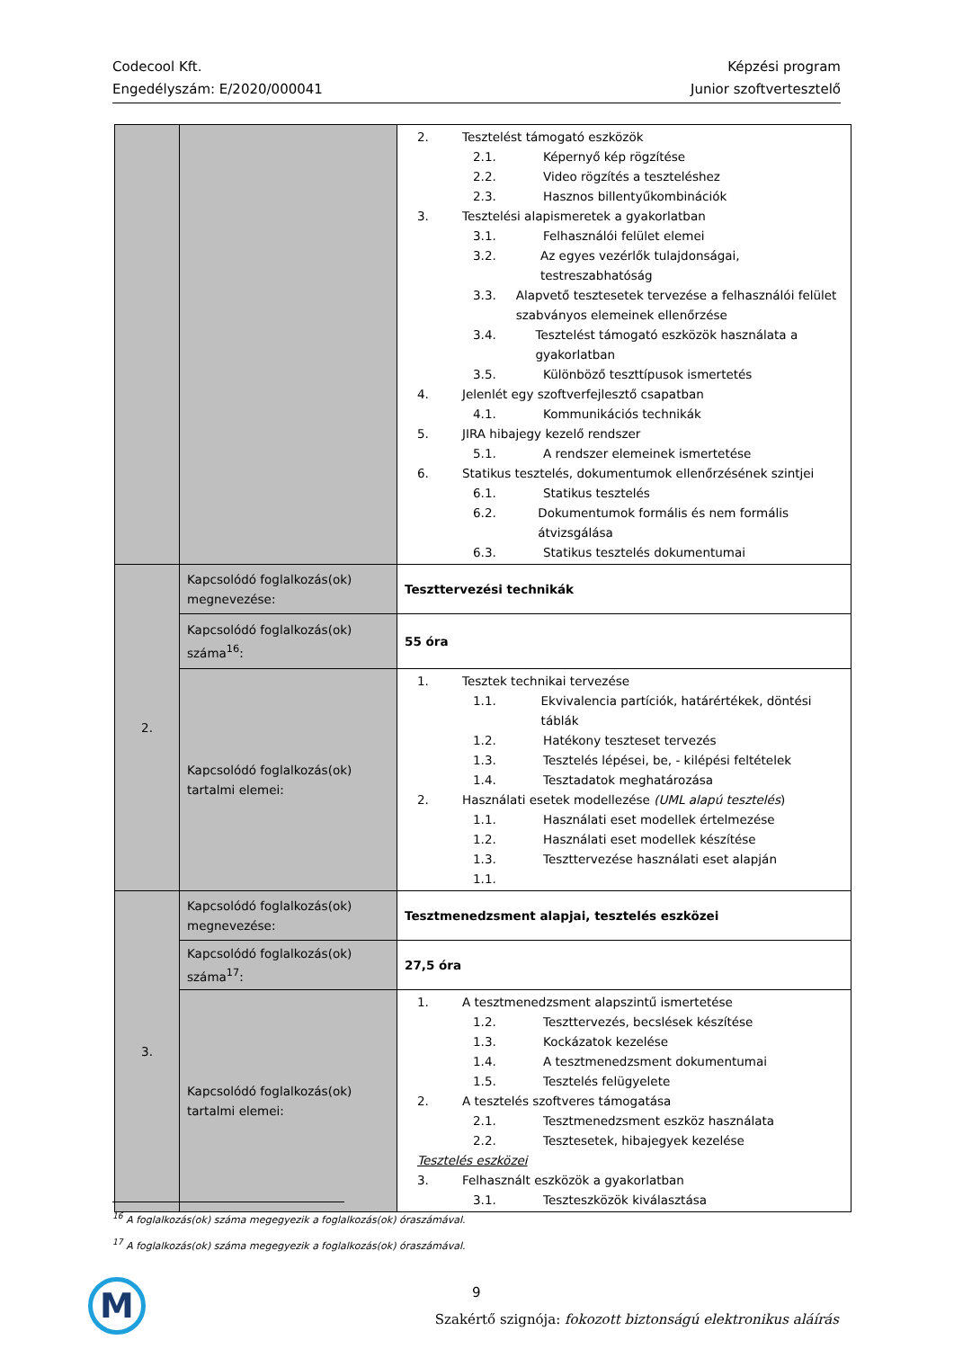Codecool Kft.
Engedélyszám: E/2020/000041
Képzési program
Junior szoftvertesztelő
| | | 2. Tesztelést támogató eszközök 2.1. Képernyő kép rögzítése 2.2. Video rögzítés a teszteléshez 2.3. Hasznos billentyűkombinációk 3. Tesztelési alapismeretek a gyakorlatban 3.1. Felhasználói felület elemei 3.2. Az egyes vezérlők tulajdonságai, testreszabhatóság 3.3. Alapvető tesztesetek tervezése a felhasználói felület szabványos elemeinek ellenőrzése 3.4. Tesztelést támogató eszközök használata a gyakorlatban 3.5. Különböző teszttípusok ismertetés 4. Jelenlét egy szoftverfejlesztő csapatban 4.1. Kommunikációs technikák 5. JIRA hibajegy kezelő rendszer 5.1. A rendszer elemeinek ismertetése 6. Statikus tesztelés, dokumentumok ellenőrzésének szintjei 6.1. Statikus tesztelés 6.2. Dokumentumok formális és nem formális átvizsgálása 6.3. Statikus tesztelés dokumentumai |
| 2. | Kapcsolódó foglalkozás(ok) megnevezése: | Teszttervezési technikák |
| | Kapcsolódó foglalkozás(ok) száma<sup>16</sup>: | 55 óra |
| | Kapcsolódó foglalkozás(ok) tartalmi elemei: | 1. Tesztek technikai tervezése 1.1. Ekvivalencia partíciók, határértékek, döntési táblák 1.2. Hatékony teszteset tervezés 1.3. Tesztelés lépései, be, - kilépési feltételek 1.4. Tesztadatok meghatározása 2. Használati esetek modellezése (UML alapú tesztelés ) 1.1. Használati eset modellek értelmezése 1.2. Használati eset modellek készítése 1.3. Teszttervezése használati eset alapján 1.1. |
| 3. | Kapcsolódó foglalkozás(ok) megnevezése: | Tesztmenedzsment alapjai, tesztelés eszközei |
| | Kapcsolódó foglalkozás(ok) száma<sup>17</sup>: | 27,5 óra |
| | Kapcsolódó foglalkozás(ok) tartalmi elemei: | 1. A tesztmenedzsment alapszintű ismertetése 1.2. Teszttervezés, becslések készítése 1.3. Kockázatok kezelése 1.4. A tesztmenedzsment dokumentumai 1.5. Tesztelés felügyelete 2. A tesztelés szoftveres támogatása 2.1. Tesztmenedzsment eszköz használata 2.2. Tesztesetek, hibajegyek kezelése Tesztelés eszközei 3. Felhasznált eszközök a gyakorlatban 3.1. Teszteszközök kiválasztása |
<sup>16</sup> A foglalkozás(ok) száma megegyezik a foglalkozás(ok) óraszámával.
<sup>17</sup> A foglalkozás(ok) száma megegyezik a foglalkozás(ok) óraszámával.
M 9
Szakértő szignója: fokozott biztonságú elektronikus aláírás